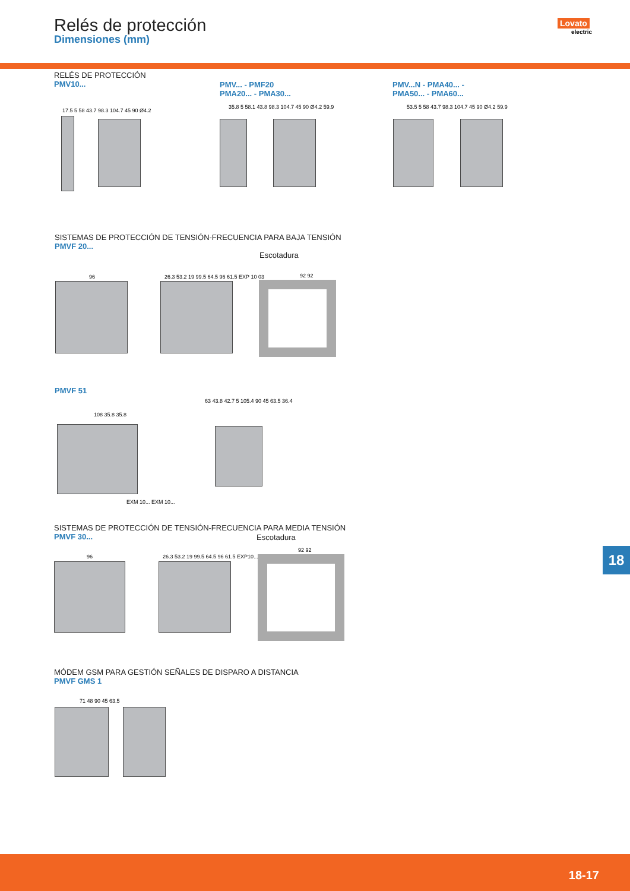Relés de protección
Dimensiones (mm)
Lovato
electric
RELÉS DE PROTECCIÓN
PMV10...
PMV... - PMF20
PMA20... - PMA30...
PMV...N - PMA40... -
PMA50... - PMA60...
17.5 5 58 43.7 98.3 104.7 45 90 Ø4.2
35.8 5 58.1 43.8 98.3 104.7 45 90 Ø4.2 59.9
53.5 5 58 43.7 98.3 104.7 45 90 Ø4.2 59.9
SISTEMAS DE PROTECCIÓN DE TENSIÓN-FRECUENCIA PARA BAJA TENSIÓN
PMVF 20...
Escotadura
96
26.3 53.2 19 99.5 64.5 96 61.5 EXP 10 03
92 92
PMVF 51
108 35.8 35.8
EXM 10... EXM 10...
63 43.8 42.7 5 105.4 90 45 63.5 36.4
SISTEMAS DE PROTECCIÓN DE TENSIÓN-FRECUENCIA PARA MEDIA TENSIÓN
PMVF 30...
Escotadura
96
26.3 53.2 19 99.5 64.5 96 61.5 EXP10...
92 92
MÓDEM GSM PARA GESTIÓN SEÑALES DE DISPARO A DISTANCIA
PMVF GMS 1
71 48 90 45 63.5
18
18-17